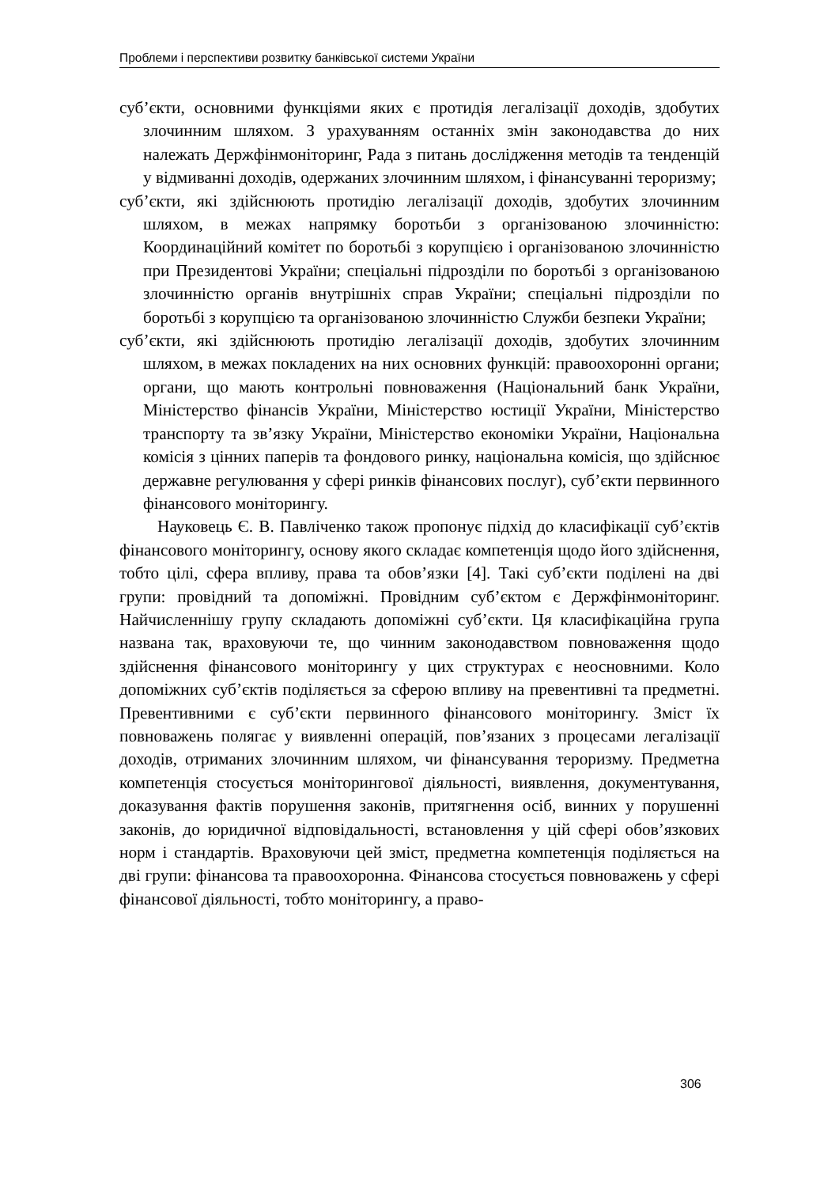Проблеми і перспективи розвитку банківської системи України
суб’єкти, основними функціями яких є протидія легалізації доходів, здобутих злочинним шляхом. З урахуванням останніх змін законодавства до них належать Держфінмоніторинг, Рада з питань дослідження методів та тенденцій у відмиванні доходів, одержаних злочинним шляхом, і фінансуванні тероризму;
суб’єкти, які здійснюють протидію легалізації доходів, здобутих злочинним шляхом, в межах напрямку боротьби з організованою злочинністю: Координаційний комітет по боротьбі з корупцією і організованою злочинністю при Президентові України; спеціальні підрозділи по боротьбі з організованою злочинністю органів внутрішніх справ України; спеціальні підрозділи по боротьбі з корупцією та організованою злочинністю Служби безпеки України;
суб’єкти, які здійснюють протидію легалізації доходів, здобутих злочинним шляхом, в межах покладених на них основних функцій: правоохоронні органи; органи, що мають контрольні повноваження (Національний банк України, Міністерство фінансів України, Міністерство юстиції України, Міністерство транспорту та зв’язку України, Міністерство економіки України, Національна комісія з цінних паперів та фондового ринку, національна комісія, що здійснює державне регулювання у сфері ринків фінансових послуг), суб’єкти первинного фінансового моніторингу.
Науковець Є. В. Павліченко також пропонує підхід до класифікації суб’єктів фінансового моніторингу, основу якого складає компетенція щодо його здійснення, тобто цілі, сфера впливу, права та обов’язки [4]. Такі суб’єкти поділені на дві групи: провідний та допоміжні. Провідним суб’єктом є Держфінмоніторинг. Найчисленнішу групу складають допоміжні суб’єкти. Ця класифікаційна група названа так, враховуючи те, що чинним законодавством повноваження щодо здійснення фінансового моніторингу у цих структурах є неосновними. Коло допоміжних суб’єктів поділяється за сферою впливу на превентивні та предметні. Превентивними є суб’єкти первинного фінансового моніторингу. Зміст їх повноважень полягає у виявленні операцій, пов’язаних з процесами легалізації доходів, отриманих злочинним шляхом, чи фінансування тероризму. Предметна компетенція стосується моніторингової діяльності, виявлення, документування, доказування фактів порушення законів, притягнення осіб, винних у порушенні законів, до юридичної відповідальності, встановлення у цій сфері обов’язкових норм і стандартів. Враховуючи цей зміст, предметна компетенція поділяється на дві групи: фінансова та правоохоронна. Фінансова стосується повноважень у сфері фінансової діяльності, тобто моніторингу, а право-
306